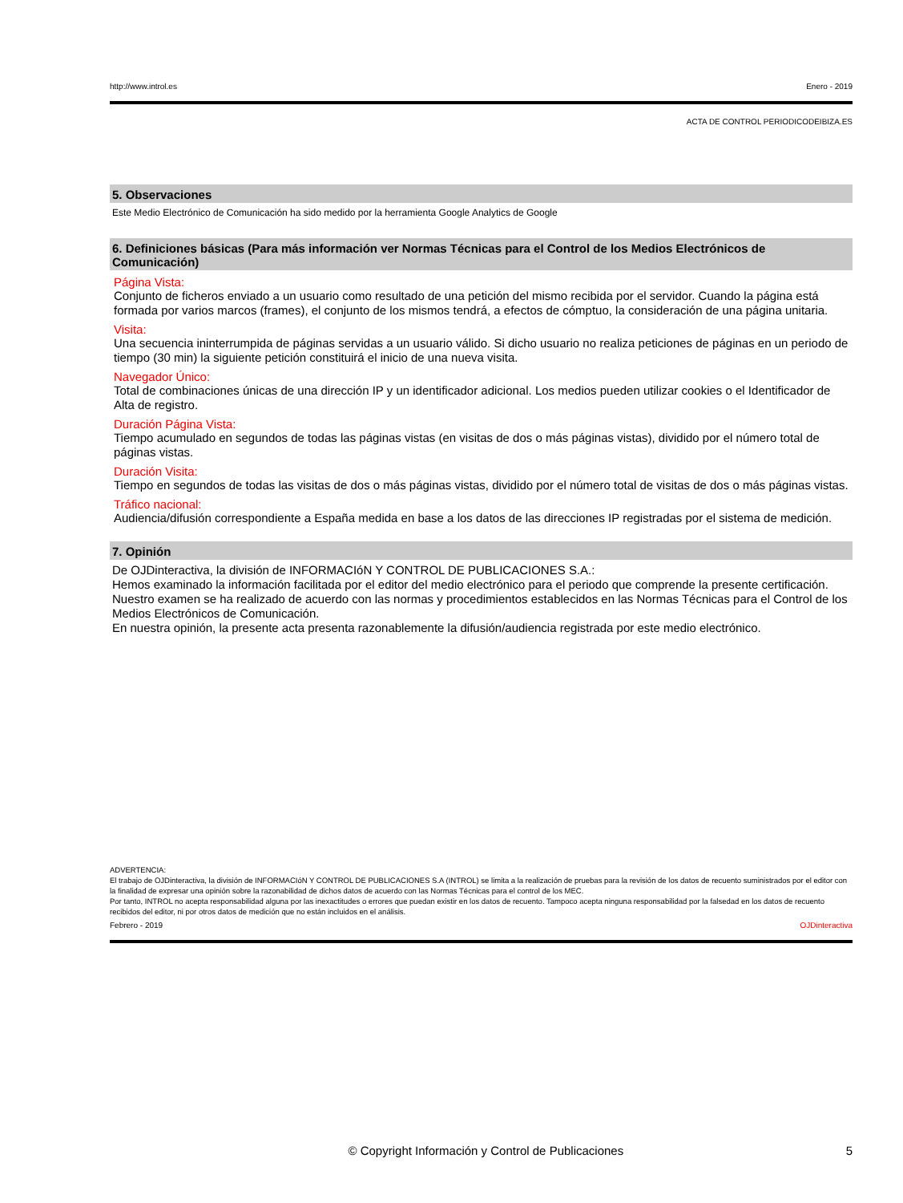http://www.introl.es Enero - 2019
ACTA DE CONTROL PERIODICODEIBIZA.ES
5. Observaciones
Este Medio Electrónico de Comunicación ha sido medido por la herramienta Google Analytics de Google
6. Definiciones básicas (Para más información ver Normas Técnicas para el Control de los Medios Electrónicos de Comunicación)
Página Vista:
Conjunto de ficheros enviado a un usuario como resultado de una petición del mismo recibida por el servidor. Cuando la página está formada por varios marcos (frames), el conjunto de los mismos tendrá, a efectos de cómptuo, la consideración de una página unitaria.
Visita:
Una secuencia ininterrumpida de páginas servidas a un usuario válido. Si dicho usuario no realiza peticiones de páginas en un periodo de tiempo (30 min) la siguiente petición constituirá el inicio de una nueva visita.
Navegador Único:
Total de combinaciones únicas de una dirección IP y un identificador adicional. Los medios pueden utilizar cookies o el Identificador de Alta de registro.
Duración Página Vista:
Tiempo acumulado en segundos de todas las páginas vistas (en visitas de dos o más páginas vistas), dividido por el número total de páginas vistas.
Duración Visita:
Tiempo en segundos de todas las visitas de dos o más páginas vistas, dividido por el número total de visitas de dos o más páginas vistas.
Tráfico nacional:
Audiencia/difusión correspondiente a España medida en base a los datos de las direcciones IP registradas por el sistema de medición.
7. Opinión
De OJDinteractiva, la división de INFORMACIóN Y CONTROL DE PUBLICACIONES S.A.:
Hemos examinado la información facilitada por el editor del medio electrónico para el periodo que comprende la presente certificación. Nuestro examen se ha realizado de acuerdo con las normas y procedimientos establecidos en las Normas Técnicas para el Control de los Medios Electrónicos de Comunicación.
En nuestra opinión, la presente acta presenta razonablemente la difusión/audiencia registrada por este medio electrónico.
ADVERTENCIA:
El trabajo de OJDinteractiva, la división de INFORMACIóN Y CONTROL DE PUBLICACIONES S.A (INTROL) se limita a la realización de pruebas para la revisión de los datos de recuento suministrados por el editor con la finalidad de expresar una opinión sobre la razonabilidad de dichos datos de acuerdo con las Normas Técnicas para el control de los MEC.
Por tanto, INTROL no acepta responsabilidad alguna por las inexactitudes o errores que puedan existir en los datos de recuento. Tampoco acepta ninguna responsabilidad por la falsedad en los datos de recuento recibidos del editor, ni por otros datos de medición que no están incluidos en el análisis.
Febrero - 2019 OJDinteractiva
© Copyright Información y Control de Publicaciones 5